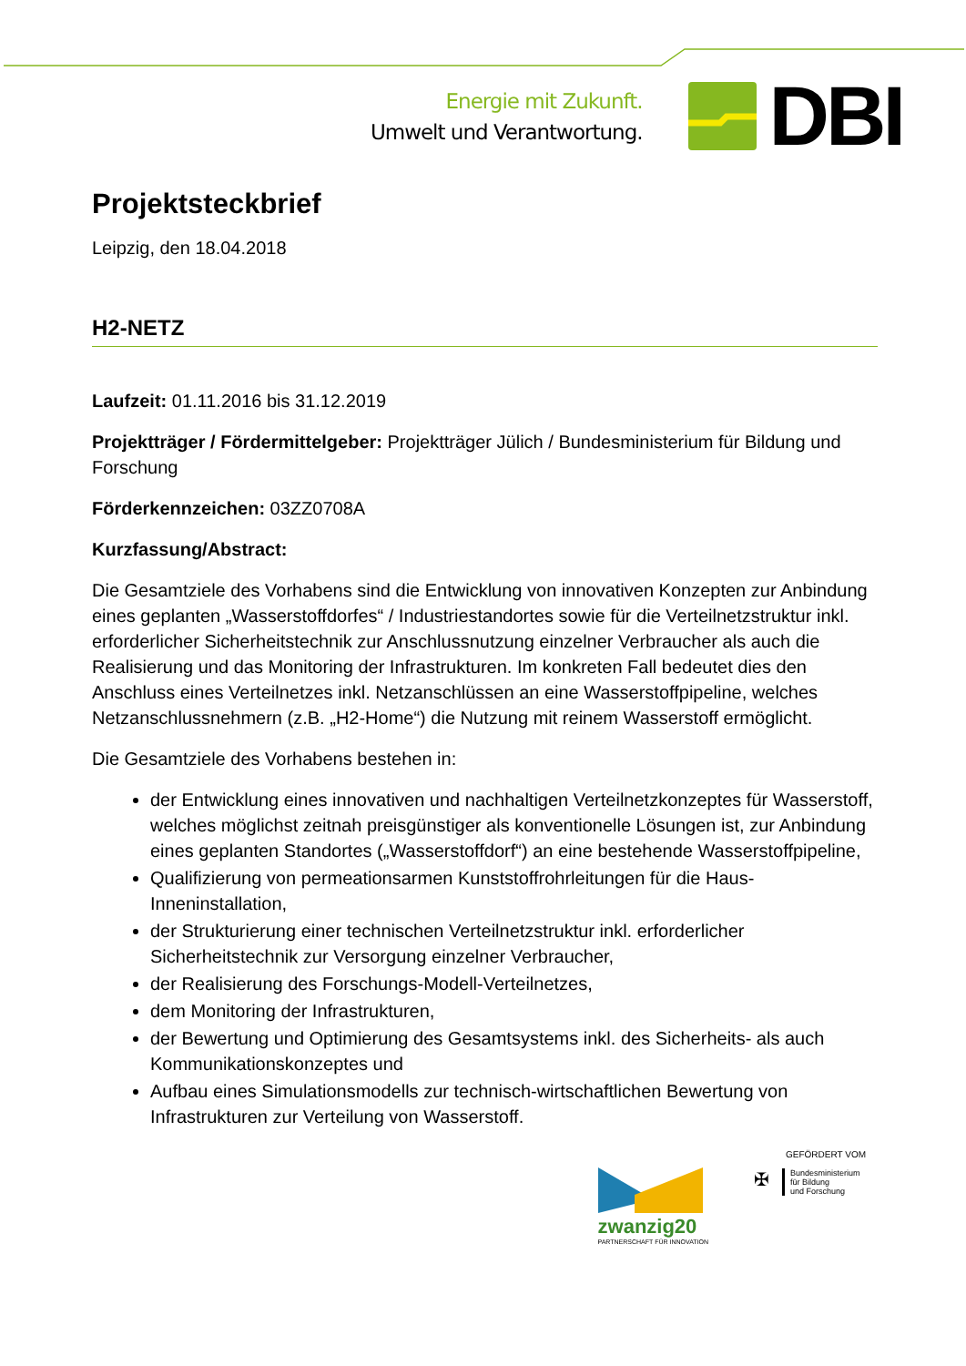Energie mit Zukunft.
Umwelt und Verantwortung.
DBI
Projektsteckbrief
Leipzig, den 18.04.2018
H2-NETZ
Laufzeit: 01.11.2016 bis 31.12.2019
Projektträger / Fördermittelgeber: Projektträger Jülich / Bundesministerium für Bildung und Forschung
Förderkennzeichen: 03ZZ0708A
Kurzfassung/Abstract:
Die Gesamtziele des Vorhabens sind die Entwicklung von innovativen Konzepten zur Anbindung eines geplanten „Wasserstoffdorfes“ / Industriestandortes sowie für die Verteilnetzstruktur inkl. erforderlicher Sicherheitstechnik zur Anschlussnutzung einzelner Verbraucher als auch die Realisierung und das Monitoring der Infrastrukturen. Im konkreten Fall bedeutet dies den Anschluss eines Verteilnetzes inkl. Netzanschlüssen an eine Wasserstoffpipeline, welches Netzanschlussnehmern (z.B. „H2-Home“) die Nutzung mit reinem Wasserstoff ermöglicht.
Die Gesamtziele des Vorhabens bestehen in:
der Entwicklung eines innovativen und nachhaltigen Verteilnetzkonzeptes für Wasserstoff, welches möglichst zeitnah preisgünstiger als konventionelle Lösungen ist, zur Anbindung eines geplanten Standortes („Wasserstoffdorf“) an eine bestehende Wasserstoffpipeline,
Qualifizierung von permeationsarmen Kunststoffrohrleitungen für die Haus-Inneninstallation,
der Strukturierung einer technischen Verteilnetzstruktur inkl. erforderlicher Sicherheitstechnik zur Versorgung einzelner Verbraucher,
der Realisierung des Forschungs-Modell-Verteilnetzes,
dem Monitoring der Infrastrukturen,
der Bewertung und Optimierung des Gesamtsystems inkl. des Sicherheits- als auch Kommunikationskonzeptes und
Aufbau eines Simulationsmodells zur technisch-wirtschaftlichen Bewertung von Infrastrukturen zur Verteilung von Wasserstoff.
zwanzig20
PARTNERSCHAFT FÜR INNOVATION
GEFÖRDERT VOM
✠
Bundesministerium
für Bildung
und Forschung